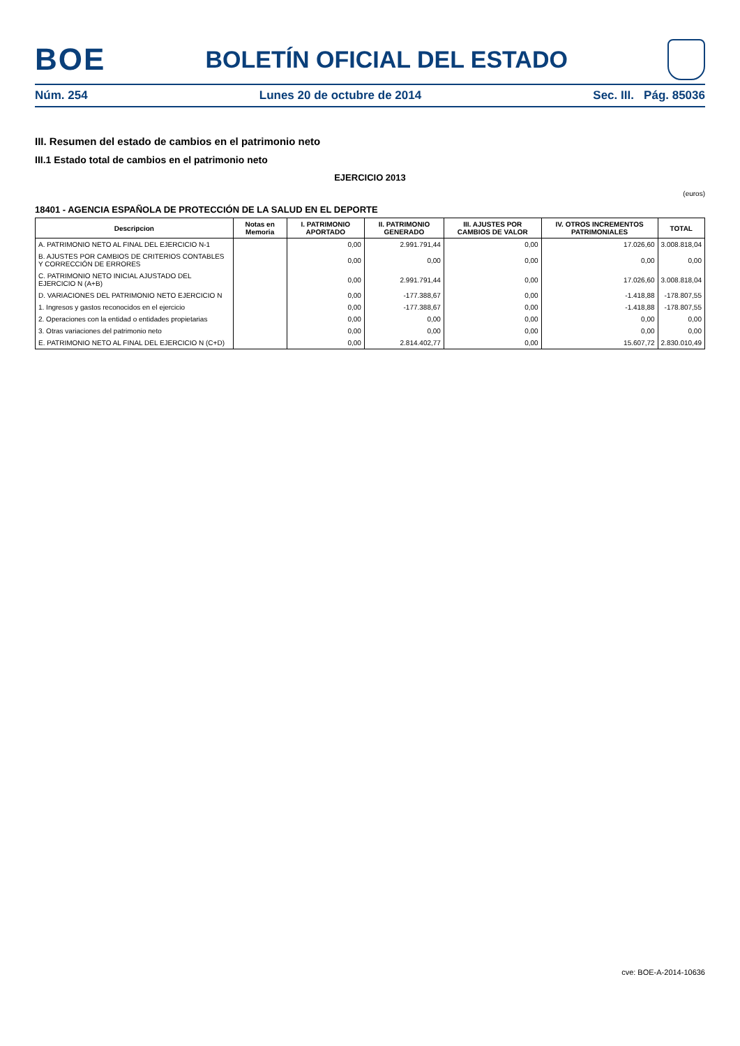BOE
BOLETÍN OFICIAL DEL ESTADO
Núm. 254 Lunes 20 de octubre de 2014 Sec. III. Pág. 85036
III. Resumen del estado de cambios en el patrimonio neto
III.1 Estado total de cambios en el patrimonio neto
EJERCICIO 2013
(euros)
18401 - AGENCIA ESPAÑOLA DE PROTECCIÓN DE LA SALUD EN EL DEPORTE
| Descripcion | Notas en Memoria | I. PATRIMONIO APORTADO | II. PATRIMONIO GENERADO | III. AJUSTES POR CAMBIOS DE VALOR | IV. OTROS INCREMENTOS PATRIMONIALES | TOTAL |
| --- | --- | --- | --- | --- | --- | --- |
| A. PATRIMONIO NETO AL FINAL DEL EJERCICIO N-1 | | 0,00 | 2.991.791,44 | 0,00 | 17.026,60 | 3.008.818,04 |
| B. AJUSTES POR CAMBIOS DE CRITERIOS CONTABLES Y CORRECCIÓN DE ERRORES | | 0,00 | 0,00 | 0,00 | 0,00 | 0,00 |
| C. PATRIMONIO NETO INICIAL AJUSTADO DEL EJERCICIO N (A+B) | | 0,00 | 2.991.791,44 | 0,00 | 17.026,60 | 3.008.818,04 |
| D. VARIACIONES DEL PATRIMONIO NETO EJERCICIO N | | 0,00 | -177.388,67 | 0,00 | -1.418,88 | -178.807,55 |
| 1. Ingresos y gastos reconocidos en el ejercicio | | 0,00 | -177.388,67 | 0,00 | -1.418,88 | -178.807,55 |
| 2. Operaciones con la entidad o entidades propietarias | | 0,00 | 0,00 | 0,00 | 0,00 | 0,00 |
| 3. Otras variaciones del patrimonio neto | | 0,00 | 0,00 | 0,00 | 0,00 | 0,00 |
| E. PATRIMONIO NETO AL FINAL DEL EJERCICIO N (C+D) | | 0,00 | 2.814.402,77 | 0,00 | 15.607,72 | 2.830.010,49 |
cve: BOE-A-2014-10636